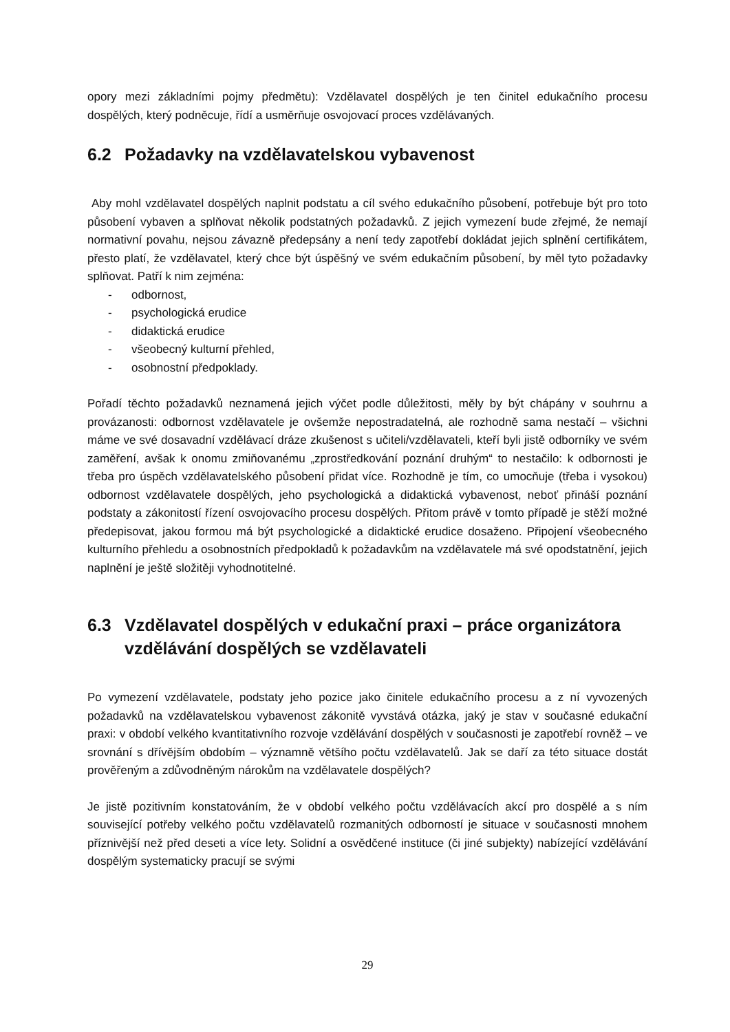opory mezi základními pojmy předmětu): Vzdělavatel dospělých je ten činitel edukačního procesu dospělých, který podněcuje, řídí a usměrňuje osvojovací proces vzdělávaných.
6.2 Požadavky na vzdělavatelskou vybavenost
Aby mohl vzdělavatel dospělých naplnit podstatu a cíl svého edukačního působení, potřebuje být pro toto působení vybaven a splňovat několik podstatných požadavků. Z jejich vymezení bude zřejmé, že nemají normativní povahu, nejsou závazně předepsány a není tedy zapotřebí dokládat jejich splnění certifikátem, přesto platí, že vzdělavatel, který chce být úspěšný ve svém edukačním působení, by měl tyto požadavky splňovat. Patří k nim zejména:
- odbornost,
- psychologická erudice
- didaktická erudice
- všeobecný kulturní přehled,
- osobnostní předpoklady.
Pořadí těchto požadavků neznamená jejich výčet podle důležitosti, měly by být chápány v souhrnu a provázanosti: odbornost vzdělavatele je ovšemže nepostradatelná, ale rozhodně sama nestačí – všichni máme ve své dosavadní vzdělávací dráze zkušenost s učiteli/vzdělavateli, kteří byli jistě odborníky ve svém zaměření, avšak k onomu zmiňovanému „zprostředkování poznání druhým“ to nestačilo: k odbornosti je třeba pro úspěch vzdělavatelského působení přidat více. Rozhodně je tím, co umocňuje (třeba i vysokou) odbornost vzdělavatele dospělých, jeho psychologická a didaktická vybavenost, neboť přináší poznání podstaty a zákonitostí řízení osvojovacího procesu dospělých. Přitom právě v tomto případě je stěží možné předepisovat, jakou formou má být psychologické a didaktické erudice dosaženo. Připojení všeobecného kulturního přehledu a osobnostních předpokladů k požadavkům na vzdělavatele má své opodstatnění, jejich naplnění je ještě složitěji vyhodnotitelné.
6.3 Vzdělavatel dospělých v edukační praxi – práce organizátora vzdělávání dospělých se vzdělavateli
Po vymezení vzdělavatele, podstaty jeho pozice jako činitele edukačního procesu a z ní vyvozených požadavků na vzdělavatelskou vybavenost zákonitě vyvstává otázka, jaký je stav v současné edukační praxi: v období velkého kvantitativního rozvoje vzdělávání dospělých v současnosti je zapotřebí rovněž – ve srovnání s dřívějším obdobím – významně většího počtu vzdělavatelů. Jak se daří za této situace dostát prověřeným a zdůvodněným nárokům na vzdělavatele dospělých?
Je jistě pozitivním konstatováním, že v období velkého počtu vzdělávacích akcí pro dospělé a s ním související potřeby velkého počtu vzdělavatelů rozmanitých odborností je situace v současnosti mnohem příznivější než před deseti a více lety. Solidní a osvědčené instituce (či jiné subjekty) nabízející vzdělávání dospělým systematicky pracují se svými
29